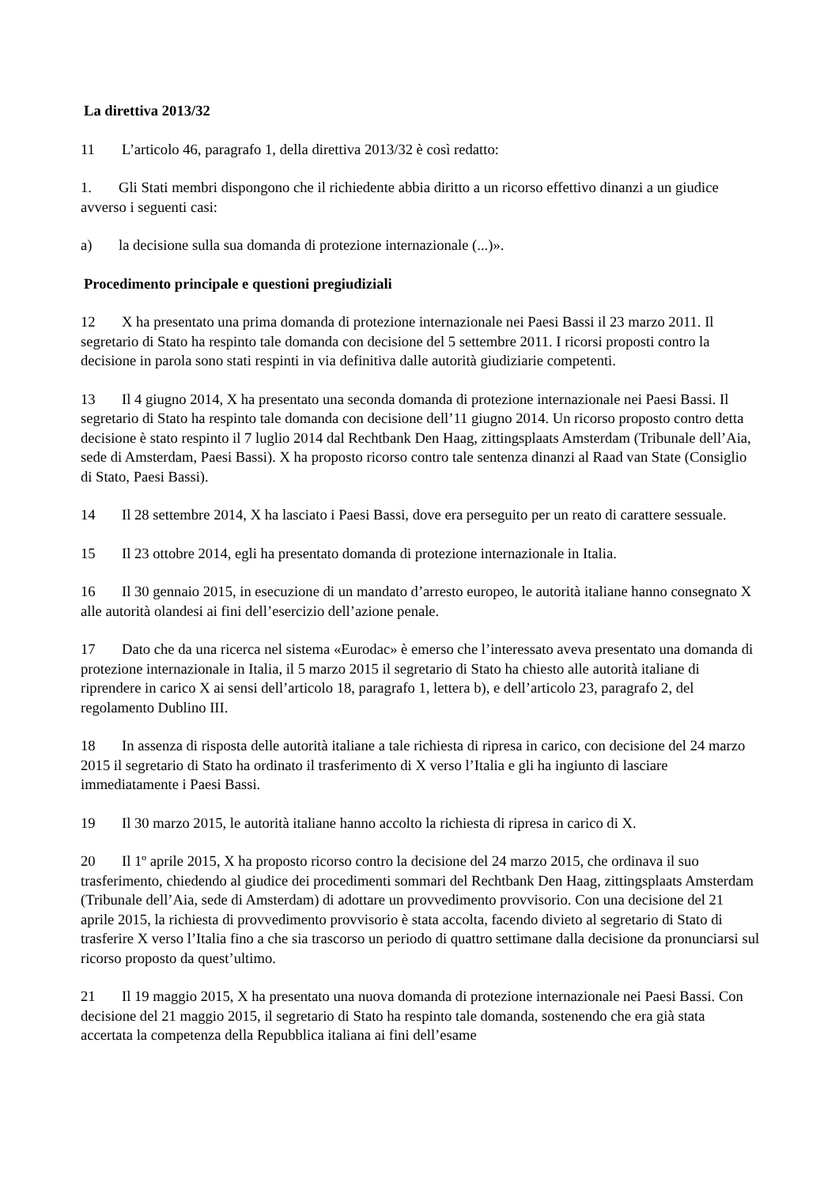La direttiva 2013/32
11 L’articolo 46, paragrafo 1, della direttiva 2013/32 è così redatto:
1. Gli Stati membri dispongono che il richiedente abbia diritto a un ricorso effettivo dinanzi a un giudice avverso i seguenti casi:
a) la decisione sulla sua domanda di protezione internazionale (...)».
Procedimento principale e questioni pregiudiziali
12 X ha presentato una prima domanda di protezione internazionale nei Paesi Bassi il 23 marzo 2011. Il segretario di Stato ha respinto tale domanda con decisione del 5 settembre 2011. I ricorsi proposti contro la decisione in parola sono stati respinti in via definitiva dalle autorità giudiziarie competenti.
13 Il 4 giugno 2014, X ha presentato una seconda domanda di protezione internazionale nei Paesi Bassi. Il segretario di Stato ha respinto tale domanda con decisione dell’11 giugno 2014. Un ricorso proposto contro detta decisione è stato respinto il 7 luglio 2014 dal Rechtbank Den Haag, zittingsplaats Amsterdam (Tribunale dell’Aia, sede di Amsterdam, Paesi Bassi). X ha proposto ricorso contro tale sentenza dinanzi al Raad van State (Consiglio di Stato, Paesi Bassi).
14 Il 28 settembre 2014, X ha lasciato i Paesi Bassi, dove era perseguito per un reato di carattere sessuale.
15 Il 23 ottobre 2014, egli ha presentato domanda di protezione internazionale in Italia.
16 Il 30 gennaio 2015, in esecuzione di un mandato d’arresto europeo, le autorità italiane hanno consegnato X alle autorità olandesi ai fini dell’esercizio dell’azione penale.
17 Dato che da una ricerca nel sistema «Eurodac» è emerso che l’interessato aveva presentato una domanda di protezione internazionale in Italia, il 5 marzo 2015 il segretario di Stato ha chiesto alle autorità italiane di riprendere in carico X ai sensi dell’articolo 18, paragrafo 1, lettera b), e dell’articolo 23, paragrafo 2, del regolamento Dublino III.
18 In assenza di risposta delle autorità italiane a tale richiesta di ripresa in carico, con decisione del 24 marzo 2015 il segretario di Stato ha ordinato il trasferimento di X verso l’Italia e gli ha ingiunto di lasciare immediatamente i Paesi Bassi.
19 Il 30 marzo 2015, le autorità italiane hanno accolto la richiesta di ripresa in carico di X.
20 Il 1º aprile 2015, X ha proposto ricorso contro la decisione del 24 marzo 2015, che ordinava il suo trasferimento, chiedendo al giudice dei procedimenti sommari del Rechtbank Den Haag, zittingsplaats Amsterdam (Tribunale dell’Aia, sede di Amsterdam) di adottare un provvedimento provvisorio. Con una decisione del 21 aprile 2015, la richiesta di provvedimento provvisorio è stata accolta, facendo divieto al segretario di Stato di trasferire X verso l’Italia fino a che sia trascorso un periodo di quattro settimane dalla decisione da pronunciarsi sul ricorso proposto da quest’ultimo.
21 Il 19 maggio 2015, X ha presentato una nuova domanda di protezione internazionale nei Paesi Bassi. Con decisione del 21 maggio 2015, il segretario di Stato ha respinto tale domanda, sostenendo che era già stata accertata la competenza della Repubblica italiana ai fini dell’esame